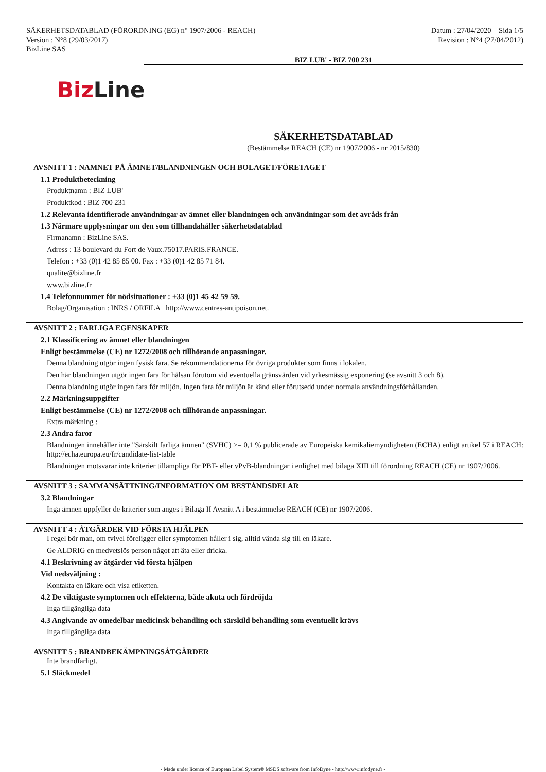SÄKERHETSDATABLAD (FÖRORDNING (EG) n° 1907/2006 - REACH)
Version : N°8 (29/03/2017)
BizLine SAS
Datum : 27/04/2020 Sida 1/5
Revision : N°4 (27/04/2012)
BIZ LUB' - BIZ 700 231
Biz Line
SÄKERHETSDATABLAD
(Bestämmelse REACH (CE) nr 1907/2006 - nr 2015/830)
AVSNITT 1 : NAMNET PÅ ÄMNET/BLANDNINGEN OCH BOLAGET/FÖRETAGET
1.1 Produktbeteckning
Produktnamn : BIZ LUB'
Produktkod : BIZ 700 231
1.2 Relevanta identifierade användningar av ämnet eller blandningen och användningar som det avråds från
1.3 Närmare upplysningar om den som tillhandahåller säkerhetsdatablad
Firmanamn : BizLine SAS.
Adress : 13 boulevard du Fort de Vaux.75017.PARIS.FRANCE.
Telefon : +33 (0)1 42 85 85 00. Fax : +33 (0)1 42 85 71 84.
qualite@bizline.fr
www.bizline.fr
1.4 Telefonnummer för nödsituationer : +33 (0)1 45 42 59 59.
Bolag/Organisation : INRS / ORFILA http://www.centres-antipoison.net.
AVSNITT 2 : FARLIGA EGENSKAPER
2.1 Klassificering av ämnet eller blandningen
Enligt bestämmelse (CE) nr 1272/2008 och tillhörande anpassningar.
Denna blandning utgör ingen fysisk fara. Se rekommendationerna för övriga produkter som finns i lokalen.
Den här blandningen utgör ingen fara för hälsan förutom vid eventuella gränsvärden vid yrkesmässig exponering (se avsnitt 3 och 8).
Denna blandning utgör ingen fara för miljön. Ingen fara för miljön är känd eller förutsedd under normala användningsförhållanden.
2.2 Märkningsuppgifter
Enligt bestämmelse (CE) nr 1272/2008 och tillhörande anpassningar.
Extra märkning :
2.3 Andra faror
Blandningen innehåller inte "Särskilt farliga ämnen" (SVHC) >= 0,1 % publicerade av Europeiska kemikaliemyndigheten (ECHA) enligt artikel 57 i REACH: http://echa.europa.eu/fr/candidate-list-table
Blandningen motsvarar inte kriterier tillämpliga för PBT- eller vPvB-blandningar i enlighet med bilaga XIII till förordning REACH (CE) nr 1907/2006.
AVSNITT 3 : SAMMANSÄTTNING/INFORMATION OM BESTÅNDSDELAR
3.2 Blandningar
Inga ämnen uppfyller de kriterier som anges i Bilaga II Avsnitt A i bestämmelse REACH (CE) nr 1907/2006.
AVSNITT 4 : ÅTGÄRDER VID FÖRSTA HJÄLPEN
I regel bör man, om tvivel föreligger eller symptomen håller i sig, alltid vända sig till en läkare.
Ge ALDRIG en medvetslös person något att äta eller dricka.
4.1 Beskrivning av åtgärder vid första hjälpen
Vid nedsväljning :
Kontakta en läkare och visa etiketten.
4.2 De viktigaste symptomen och effekterna, både akuta och fördröjda
Inga tillgängliga data
4.3 Angivande av omedelbar medicinsk behandling och särskild behandling som eventuellt krävs
Inga tillgängliga data
AVSNITT 5 : BRANDBEKÄMPNINGSÅTGÄRDER
Inte brandfarligt.
5.1 Släckmedel
- Made under licence of European Label System® MSDS software from InfoDyne - http://www.infodyne.fr -